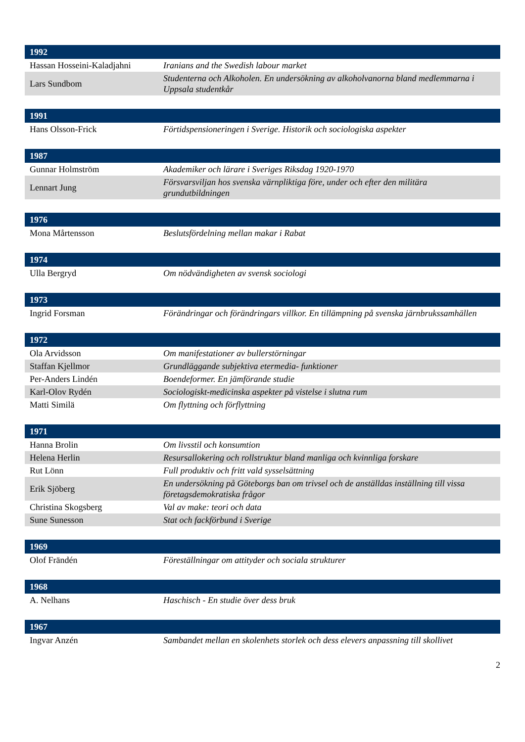| 1992 | |
| --- | --- |
| Hassan Hosseini-Kaladjahni | Iranians and the Swedish labour market |
| Lars Sundbom | Studenterna och Alkoholen. En undersökning av alkoholvanorna bland medlemmarna i Uppsala studentkår |
| 1991 | |
| --- | --- |
| Hans Olsson-Frick | Förtidspensioneringen i Sverige. Historik och sociologiska aspekter |
| 1987 | |
| --- | --- |
| Gunnar Holmström | Akademiker och lärare i Sveriges Riksdag 1920-1970 |
| Lennart Jung | Försvarsviljan hos svenska värnpliktiga före, under och efter den militära grundutbildningen |
| 1976 | |
| --- | --- |
| Mona Mårtensson | Beslutsfördelning mellan makar i Rabat |
| 1974 | |
| --- | --- |
| Ulla Bergryd | Om nödvändigheten av svensk sociologi |
| 1973 | |
| --- | --- |
| Ingrid Forsman | Förändringar och förändringars villkor. En tillämpning på svenska järnbrukssamhällen |
| 1972 | |
| --- | --- |
| Ola Arvidsson | Om manifestationer av bullerstörningar |
| Staffan Kjellmor | Grundläggande subjektiva etermedia- funktioner |
| Per-Anders Lindén | Boendeformer. En jämförande studie |
| Karl-Olov Rydén | Sociologiskt-medicinska aspekter på vistelse i slutna rum |
| Matti Similä | Om flyttning och förflyttning |
| 1971 | |
| --- | --- |
| Hanna Brolin | Om livsstil och konsumtion |
| Helena Herlin | Resursallokering och rollstruktur bland manliga och kvinnliga forskare |
| Rut Lönn | Full produktiv och fritt vald sysselsättning |
| Erik Sjöberg | En undersökning på Göteborgs ban om trivsel och de anställdas inställning till vissa företagsdemokratiska frågor |
| Christina Skogsberg | Val av make: teori och data |
| Sune Sunesson | Stat och fackförbund i Sverige |
| 1969 | |
| --- | --- |
| Olof Frändén | Föreställningar om attityder och sociala strukturer |
| 1968 | |
| --- | --- |
| A. Nelhans | Haschisch - En studie över dess bruk |
| 1967 | |
| --- | --- |
| Ingvar Anzén | Sambandet mellan en skolenhets storlek och dess elevers anpassning till skollivet |
2